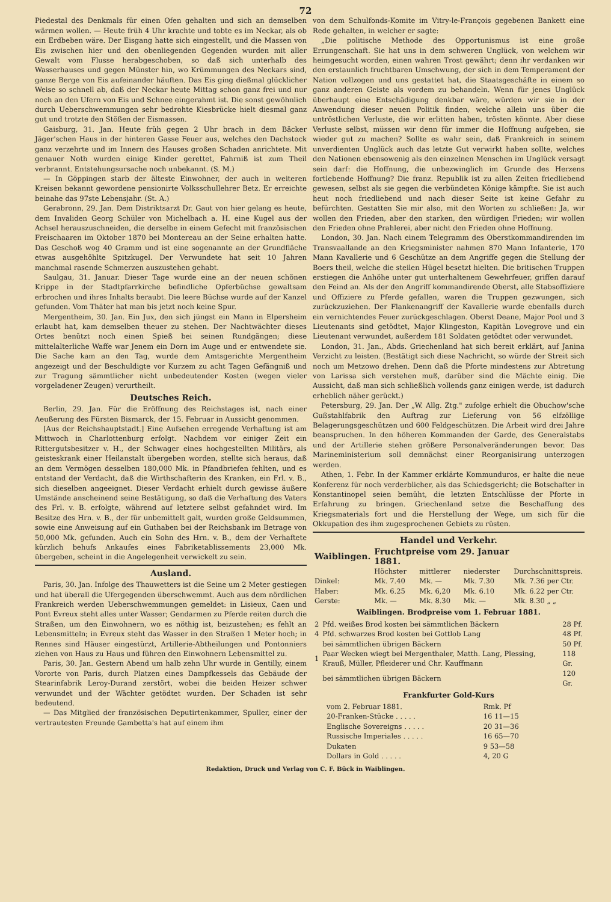72
Piedestal des Denkmals für einen Ofen gehalten und sich an demselben wärmen wollen. — Heute früh 4 Uhr krachte und tobte es im Neckar, als ob ein Erdbeben wäre. Der Eisgang hatte sich eingestellt, und die Massen von Eis zwischen hier und den obenliegenden Gegenden wurden mit aller Gewalt vom Flusse herabgeschoben, so daß sich unterhalb des Wasserhauses und gegen Münster hin, wo Krümmungen des Neckars sind, ganze Berge von Eis aufeinander häuften. Das Eis ging dießmal glücklicher Weise so schnell ab, daß der Neckar heute Mittag schon ganz frei und nur noch an den Ufern von Eis und Schnee eingerahmt ist. Die sonst gewöhnlich durch Ueberschwemmungen sehr bedrohte Kiesbrücke hielt diesmal ganz gut und trotzte den Stößen der Eismassen.
Gaisburg, 31. Jan. Heute früh gegen 2 Uhr brach in dem Bäcker Jäger'schen Haus in der hinteren Gasse Feuer aus, welches den Dachstock ganz verzehrte und im Innern des Hauses großen Schaden anrichtete. Mit genauer Noth wurden einige Kinder gerettet, Fahrniß ist zum Theil verbrannt. Entstehungsursache noch unbekannt. (S. M.)
— In Göppingen starb der älteste Einwohner, der auch in weiteren Kreisen bekannt gewordene pensionirte Volksschullehrer Betz. Er erreichte beinahe das 97ste Lebensjahr. (St. A.)
Gerabronn, 29. Jan. Dem Distriktsarzt Dr. Gaut von hier gelang es heute, dem Invaliden Georg Schüler von Michelbach a. H. eine Kugel aus der Achsel herauszuschneiden, die derselbe in einem Gefecht mit französischen Freischaaren im Oktober 1870 bei Montereau an der Seine erhalten hatte. Das Geschoß wog 40 Gramm und ist eine sogenannte an der Grundfläche etwas ausgehöhlte Spitzkugel. Der Verwundete hat seit 10 Jahren manchmal rasende Schmerzen auszustehen gehabt.
Saulgau, 31. Januar. Dieser Tage wurde eine an der neuen schönen Krippe in der Stadtpfarrkirche befindliche Opferbüchse gewaltsam erbrochen und ihres Inhalts beraubt. Die leere Büchse wurde auf der Kanzel gefunden. Vom Thäter hat man bis jetzt noch keine Spur.
Mergentheim, 30. Jan. Ein Jux, den sich jüngst ein Mann in Elpersheim erlaubt hat, kam demselben theuer zu stehen. Der Nachtwächter dieses Ortes benützt noch einen Spieß bei seinen Rundgängen; diese mittelalterliche Waffe war Jenem ein Dorn im Auge und er entwendete sie. Die Sache kam an den Tag, wurde dem Amtsgerichte Mergentheim angezeigt und der Beschuldigte vor Kurzem zu acht Tagen Gefängniß und zur Tragung sämmtlicher nicht unbedeutender Kosten (wegen vieler vorgeladener Zeugen) verurtheilt.
Deutsches Reich.
Berlin, 29. Jan. Für die Eröffnung des Reichstages ist, nach einer Aeußerung des Fürsten Bismarck, der 15. Februar in Aussicht genommen.
[Aus der Reichshauptstadt.] Eine Aufsehen erregende Verhaftung ist am Mittwoch in Charlottenburg erfolgt. Nachdem vor einiger Zeit ein Rittergutsbesitzer v. H., der Schwager eines hochgestellten Militärs, als geisteskrank einer Heilanstalt übergeben worden, stellte sich heraus, daß an dem Vermögen desselben 180,000 Mk. in Pfandbriefen fehlten, und es entstand der Verdacht, daß die Wirthschafterin des Kranken, ein Frl. v. B., sich dieselben angeeignet. Dieser Verdacht erhielt durch gewisse äußere Umstände anscheinend seine Bestätigung, so daß die Verhaftung des Vaters des Frl. v. B. erfolgte, während auf letztere selbst gefahndet wird. Im Besitze des Hrn. v. B., der für unbemittelt galt, wurden große Geldsummen, sowie eine Anweisung auf ein Guthaben bei der Reichsbank im Betrage von 50,000 Mk. gefunden. Auch ein Sohn des Hrn. v. B., dem der Verhaftete kürzlich behufs Ankaufes eines Fabriketablissements 23,000 Mk. übergeben, scheint in die Angelegenheit verwickelt zu sein.
Ausland.
Paris, 30. Jan. Infolge des Thauwetters ist die Seine um 2 Meter gestiegen und hat überall die Ufergegenden überschwemmt. Auch aus dem nördlichen Frankreich werden Ueberschwemmungen gemeldet: in Lisieux, Caen und Pont Evreux steht alles unter Wasser; Gendarmen zu Pferde reiten durch die Straßen, um den Einwohnern, wo es nöthig ist, beizustehen; es fehlt an Lebensmitteln; in Evreux steht das Wasser in den Straßen 1 Meter hoch; in Rennes sind Häuser eingestürzt, Artillerie-Abtheilungen und Pontonniers ziehen von Haus zu Haus und führen den Einwohnern Lebensmittel zu.
Paris, 30. Jan. Gestern Abend um halb zehn Uhr wurde in Gentilly, einem Vororte von Paris, durch Platzen eines Dampfkessels das Gebäude der Stearinfabrik Leroy-Durand zerstört, wobei die beiden Heizer schwer verwundet und der Wächter getödtet wurden. Der Schaden ist sehr bedeutend.
— Das Mitglied der französischen Deputirtenkammer, Spuller, einer der vertrautesten Freunde Gambetta's hat auf einem ihm
von dem Schulfonds-Komite im Vitry-le-François gegebenen Bankett eine Rede gehalten, in welcher er sagte:
„Die politische Methode des Opportunismus ist eine große Errungenschaft. Sie hat uns in dem schweren Unglück, von welchem wir heimgesucht worden, einen wahren Trost gewährt; denn ihr verdanken wir den erstaunlich fruchtbaren Umschwung, der sich in dem Temperament der Nation vollzogen und uns gestattet hat, die Staatsgeschäfte in einem so ganz anderen Geiste als vordem zu behandeln. Wenn für jenes Unglück überhaupt eine Entschädigung denkbar wäre, würden wir sie in der Anwendung dieser neuen Politik finden, welche allein uns über die untröstlichen Verluste, die wir erlitten haben, trösten könnte. Aber diese Verluste selbst, müssen wir denn für immer die Hoffnung aufgeben, sie wieder gut zu machen? Sollte es wahr sein, daß Frankreich in seinem unverdienten Unglück auch das letzte Gut verwirkt haben sollte, welches den Nationen ebensowenig als den einzelnen Menschen im Unglück versagt sein darf: die Hoffnung, die unbezwinglich im Grunde des Herzens fortlebende Hoffnung? Die franz. Republik ist zu allen Zeiten friedliebend gewesen, selbst als sie gegen die verbündeten Könige kämpfte. Sie ist auch heut noch friedliebend und nach dieser Seite ist keine Gefahr zu befürchten. Gestatten Sie mir also, mit den Worten zu schließen: Ja, wir wollen den Frieden, aber den starken, den würdigen Frieden; wir wollen den Frieden ohne Prahlerei, aber nicht den Frieden ohne Hoffnung.
London, 30. Jan. Nach einem Telegramm des Oberstkommandirenden im Transvaallande an den Kriegsminister nahmen 870 Mann Infanterie, 170 Mann Kavallerie und 6 Geschütze an dem Angriffe gegen die Stellung der Boers theil, welche die steilen Hügel besetzt hielten. Die britischen Truppen erstiegen die Anhöhe unter gut unterhaltenem Gewehrfeuer, griffen darauf den Feind an. Als der den Angriff kommandirende Oberst, alle Stabsoffiziere und Offiziere zu Pferde gefallen, waren die Truppen gezwungen, sich zurückzuziehen. Der Flankenangriff der Kavallerie wurde ebenfalls durch ein vernichtendes Feuer zurückgeschlagen. Oberst Deane, Major Pool und 3 Lieutenants sind getödtet, Major Klingeston, Kapitän Lovegrove und ein Lieutenant verwundet, außerdem 181 Soldaten getödtet oder verwundet.
London, 31. Jan., Abds. Griechenland hat sich bereit erklärt, auf Janina Verzicht zu leisten. (Bestätigt sich diese Nachricht, so würde der Streit sich noch um Metzowo drehen. Denn daß die Pforte mindestens zur Abtretung von Larissa sich verstehen muß, darüber sind die Mächte einig. Die Aussicht, daß man sich schließlich vollends ganz einigen werde, ist dadurch erheblich näher gerückt.)
Petersburg, 29. Jan. Der „W. Allg. Ztg." zufolge erhielt die Obuchow'sche Gußstahlfabrik den Auftrag zur Lieferung von 56 elfzöllige Belagerungsgeschützen und 600 Feldgeschützen. Die Arbeit wird drei Jahre beanspruchen. In den höheren Kommanden der Garde, des Generalstabs und der Artillerie stehen größere Personalveränderungen bevor. Das Marineministerium soll demnächst einer Reorganisirung unterzogen werden.
Athen, 1. Febr. In der Kammer erklärte Kommunduros, er halte die neue Konferenz für noch verderblicher, als das Schiedsgericht; die Botschafter in Konstantinopel seien bemüht, die letzten Entschlüsse der Pforte in Erfahrung zu bringen. Griechenland setze die Beschaffung des Kriegsmaterials fort und die Herstellung der Wege, um sich für die Okkupation des ihm zugesprochenen Gebiets zu rüsten.
Handel und Verkehr.
| Waiblingen. | Fruchtpreise vom 29. Januar 1881. | | | |
| --- | --- | --- | --- | --- |
| | Höchster | mittlerer | niederster | Durchschnittspreis. |
| Dinkel: | Mk. 7.40 | Mk. — | Mk. 7.30 | Mk. 7.36 per Ctr. |
| Haber: | Mk. 6.25 | Mk. 6,20 | Mk. 6.10 | Mk. 6.22 per Ctr. |
| Gerste: | Mk. — | Mk. 8.30 | Mk. — | Mk. 8.30 „ „ |
Waiblingen. Brodpreise vom 1. Februar 1881.
| 2 | Pfd. weißes Brod kosten bei sämmtlichen Bäckern | 28 Pf. |
| 4 | Pfd. schwarzes Brod kosten bei Gottlob Lang | 48 Pf. |
| | bei sämmtlichen übrigen Bäckern | 50 Pf. |
| 1 | Paar Wecken wiegt bei Mergenthaler, Matth. Lang, Plessing, Krauß, Müller, Pfleiderer und Chr. Kauffmann | 118 Gr. |
| | bei sämmtlichen übrigen Bäckern | 120 Gr. |
Frankfurter Gold-Kurs
| vom 2. Februar 1881. | Rmk. Pf |
| --- | --- |
| 20-Franken-Stücke . . . . . | 16 11—15 |
| Englische Sovereigns . . . . . | 20 31—36 |
| Russische Imperiales . . . . . | 16 65—70 |
| Dukaten | 9 53—58 |
| Dollars in Gold . . . . . | 4, 20 G |
Redaktion, Druck und Verlag von C. F. Bück in Waiblingen.